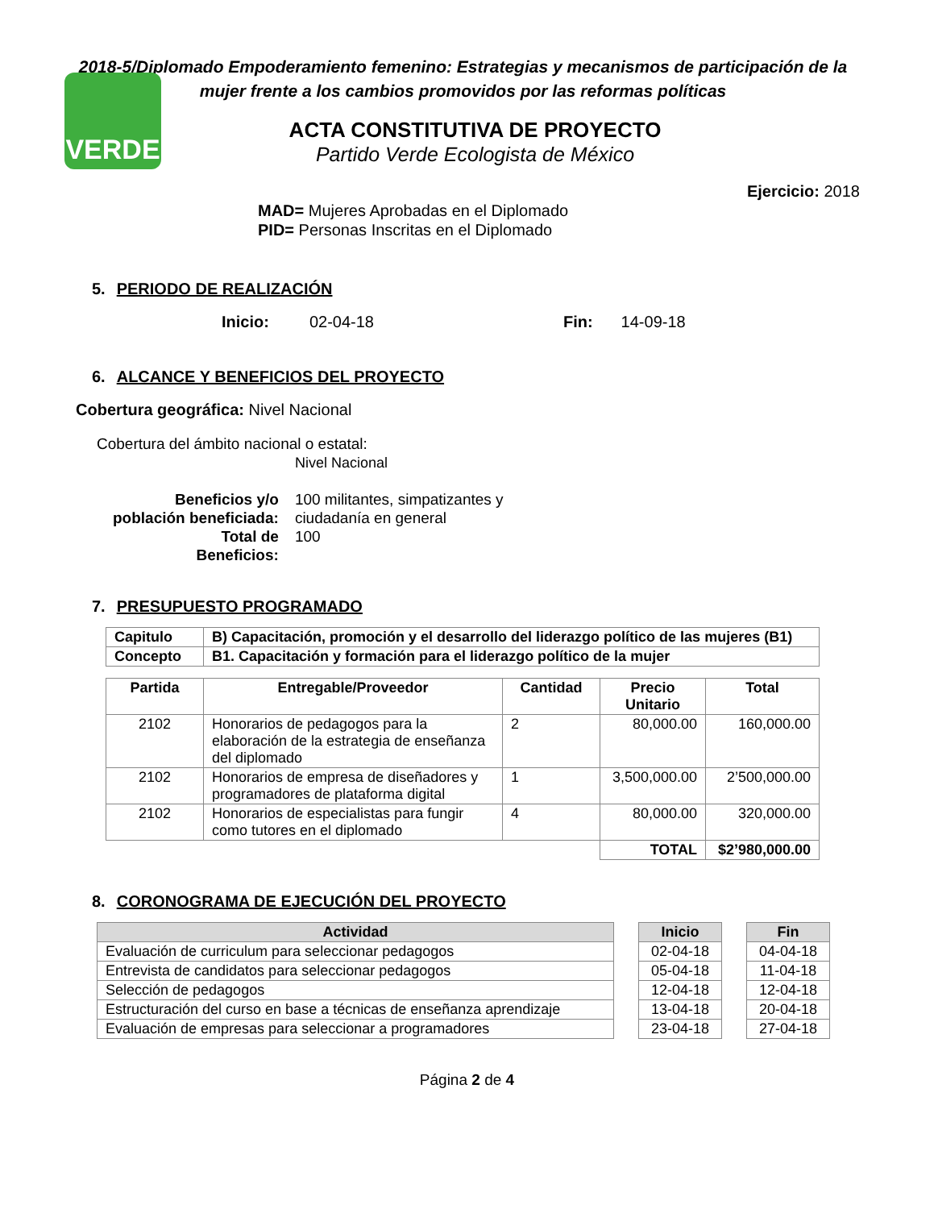VERDE
2018-5/Diplomado Empoderamiento femenino: Estrategias y mecanismos de participación de la mujer frente a los cambios promovidos por las reformas políticas
ACTA CONSTITUTIVA DE PROYECTO
Partido Verde Ecologista de México
Ejercicio: 2018
MAD= Mujeres Aprobadas en el Diplomado
PID= Personas Inscritas en el Diplomado
5. PERIODO DE REALIZACIÓN
Inicio: 02-04-18 Fin: 14-09-18
6. ALCANCE Y BENEFICIOS DEL PROYECTO
Cobertura geográfica: Nivel Nacional
Cobertura del ámbito nacional o estatal:
Nivel Nacional
| Beneficios y/o población beneficiada: Total de Beneficios: | 100 militantes, simpatizantes y ciudadanía en general 100 |
7. PRESUPUESTO PROGRAMADO
| Capitulo | B) Capacitación, promoción y el desarrollo del liderazgo político de las mujeres (B1) |
| --- | --- |
| Concepto | B1. Capacitación y formación para el liderazgo político de la mujer |
| Partida | Entregable/Proveedor | Cantidad | Precio Unitario | Total |
| --- | --- | --- | --- | --- |
| 2102 | Honorarios de pedagogos para la elaboración de la estrategia de enseñanza del diplomado | 2 | 80,000.00 | 160,000.00 |
| 2102 | Honorarios de empresa de diseñadores y programadores de plataforma digital | 1 | 3,500,000.00 | 2’500,000.00 |
| 2102 | Honorarios de especialistas para fungir como tutores en el diplomado | 4 | 80,000.00 | 320,000.00 |
| | | | TOTAL | $2’980,000.00 |
8. CORONOGRAMA DE EJECUCIÓN DEL PROYECTO
| Actividad | | Inicio | | Fin |
| --- | --- | --- | --- | --- |
| Evaluación de curriculum para seleccionar pedagogos | | 02-04-18 | | 04-04-18 |
| Entrevista de candidatos para seleccionar pedagogos | | 05-04-18 | | 11-04-18 |
| Selección de pedagogos | | 12-04-18 | | 12-04-18 |
| Estructuración del curso en base a técnicas de enseñanza aprendizaje | | 13-04-18 | | 20-04-18 |
| Evaluación de empresas para seleccionar a programadores | | 23-04-18 | | 27-04-18 |
Página 2 de 4